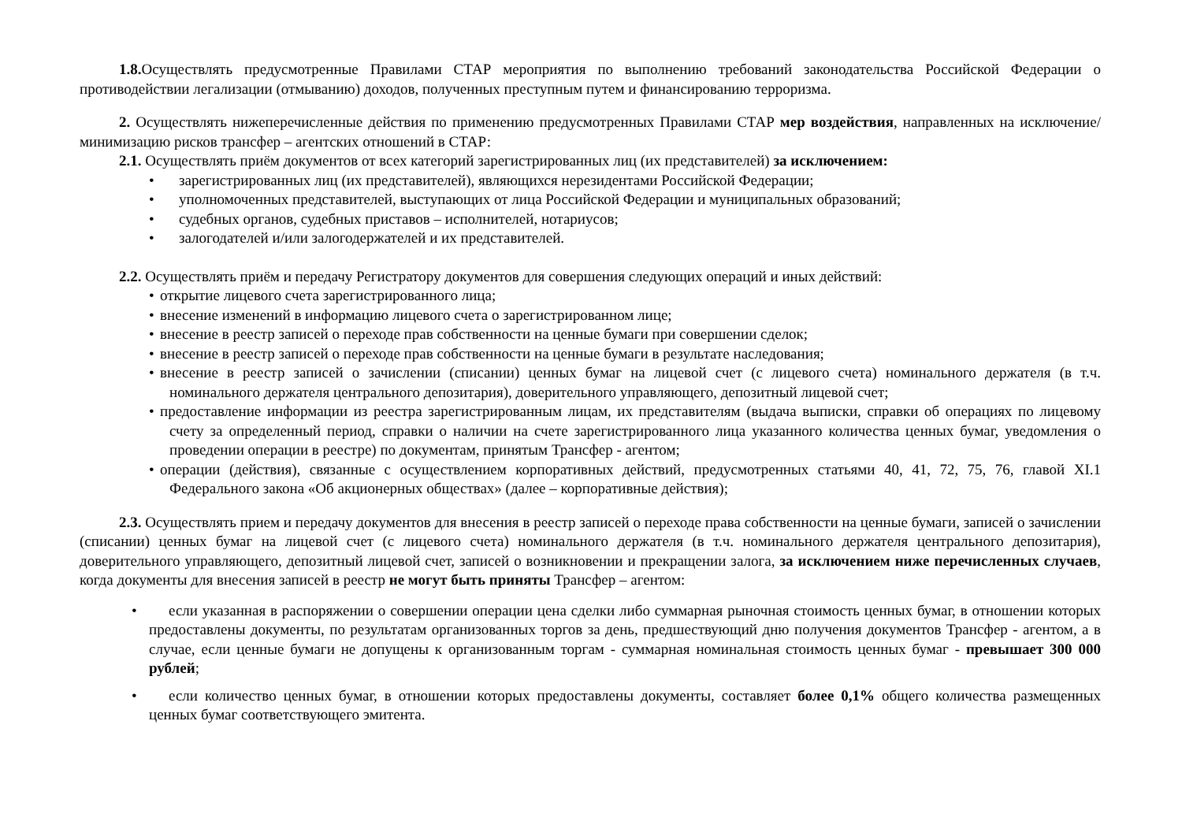1.8. Осуществлять предусмотренные Правилами СТАР мероприятия по выполнению требований законодательства Российской Федерации о противодействии легализации (отмыванию) доходов, полученных преступным путем и финансированию терроризма.
2. Осуществлять нижеперечисленные действия по применению предусмотренных Правилами СТАР мер воздействия, направленных на исключение/минимизацию рисков трансфер – агентских отношений в СТАР:
2.1. Осуществлять приём документов от всех категорий зарегистрированных лиц (их представителей) за исключением:
• зарегистрированных лиц (их представителей), являющихся нерезидентами Российской Федерации;
• уполномоченных представителей, выступающих от лица Российской Федерации и муниципальных образований;
• судебных органов, судебных приставов – исполнителей, нотариусов;
• залогодателей и/или залогодержателей и их представителей.
2.2. Осуществлять приём и передачу Регистратору документов для совершения следующих операций и иных действий:
• открытие лицевого счета зарегистрированного лица;
• внесение изменений в информацию лицевого счета о зарегистрированном лице;
• внесение в реестр записей о переходе прав собственности на ценные бумаги при совершении сделок;
• внесение в реестр записей о переходе прав собственности на ценные бумаги в результате наследования;
• внесение в реестр записей о зачислении (списании) ценных бумаг на лицевой счет (с лицевого счета) номинального держателя (в т.ч. номинального держателя центрального депозитария), доверительного управляющего, депозитный лицевой счет;
• предоставление информации из реестра зарегистрированным лицам, их представителям (выдача выписки, справки об операциях по лицевому счету за определенный период, справки о наличии на счете зарегистрированного лица указанного количества ценных бумаг, уведомления о проведении операции в реестре) по документам, принятым Трансфер - агентом;
• операции (действия), связанные с осуществлением корпоративных действий, предусмотренных статьями 40, 41, 72, 75, 76, главой XI.1 Федерального закона «Об акционерных обществах» (далее – корпоративные действия);
2.3. Осуществлять прием и передачу документов для внесения в реестр записей о переходе права собственности на ценные бумаги, записей о зачислении (списании) ценных бумаг на лицевой счет (с лицевого счета) номинального держателя (в т.ч. номинального держателя центрального депозитария), доверительного управляющего, депозитный лицевой счет, записей о возникновении и прекращении залога, за исключением ниже перечисленных случаев, когда документы для внесения записей в реестр не могут быть приняты Трансфер – агентом:
• если указанная в распоряжении о совершении операции цена сделки либо суммарная рыночная стоимость ценных бумаг, в отношении которых предоставлены документы, по результатам организованных торгов за день, предшествующий дню получения документов Трансфер - агентом, а в случае, если ценные бумаги не допущены к организованным торгам - суммарная номинальная стоимость ценных бумаг - превышает 300 000 рублей;
• если количество ценных бумаг, в отношении которых предоставлены документы, составляет более 0,1% общего количества размещенных ценных бумаг соответствующего эмитента.